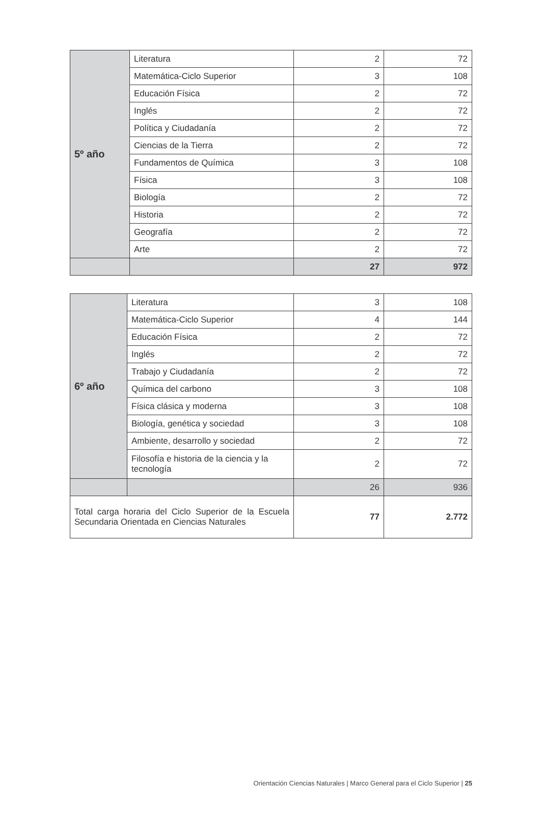| 5º año | Literatura | 2 | 72 |
| | Matemática-Ciclo Superior | 3 | 108 |
| | Educación Física | 2 | 72 |
| | Inglés | 2 | 72 |
| | Política y Ciudadanía | 2 | 72 |
| | Ciencias de la Tierra | 2 | 72 |
| | Fundamentos de Química | 3 | 108 |
| | Física | 3 | 108 |
| | Biología | 2 | 72 |
| | Historia | 2 | 72 |
| | Geografía | 2 | 72 |
| | Arte | 2 | 72 |
| | | 27 | 972 |
| 6º año | Literatura | 3 | 108 |
| | Matemática-Ciclo Superior | 4 | 144 |
| | Educación Física | 2 | 72 |
| | Inglés | 2 | 72 |
| | Trabajo y Ciudadanía | 2 | 72 |
| | Química del carbono | 3 | 108 |
| | Física clásica y moderna | 3 | 108 |
| | Biología, genética y sociedad | 3 | 108 |
| | Ambiente, desarrollo y sociedad | 2 | 72 |
| | Filosofía e historia de la ciencia y la tecnología | 2 | 72 |
| | | 26 | 936 |
| Total carga horaria del Ciclo Superior de la Escuela Secundaria Orientada en Ciencias Naturales | | 77 | 2.772 |
Orientación Ciencias Naturales | Marco General para el Ciclo Superior | 25